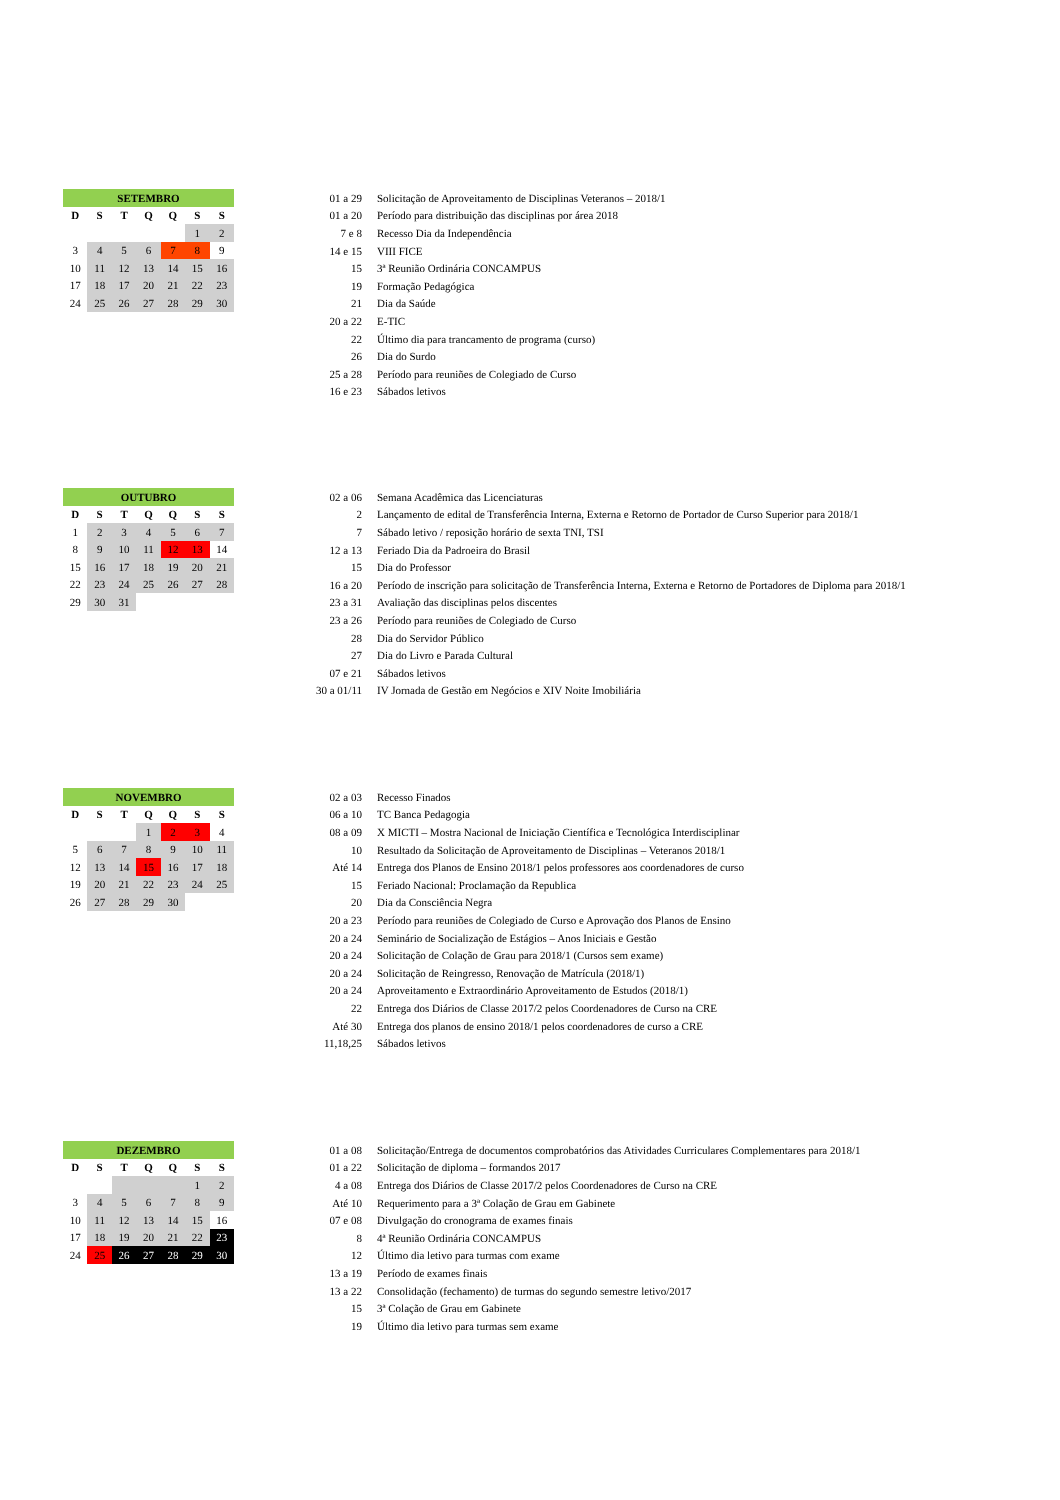| SETEMBRO | | | | | | |
| D | S | T | Q | Q | S | S |
| | | | | | 1 | 2 |
| 3 | 4 | 5 | 6 | 7 | 8 | 9 |
| 10 | 11 | 12 | 13 | 14 | 15 | 16 |
| 17 | 18 | 17 | 20 | 21 | 22 | 23 |
| 24 | 25 | 26 | 27 | 28 | 29 | 30 |
| 01 a 29 | Solicitação de Aproveitamento de Disciplinas Veteranos – 2018/1 |
| 01 a 20 | Período para distribuição das disciplinas por área 2018 |
| 7 e 8 | Recesso Dia da Independência |
| 14 e 15 | VIII FICE |
| 15 | 3ª Reunião Ordinária CONCAMPUS |
| 19 | Formação Pedagógica |
| 21 | Dia da Saúde |
| 20 a 22 | E-TIC |
| 22 | Último dia para trancamento de programa (curso) |
| 26 | Dia do Surdo |
| 25 a 28 | Período para reuniões de Colegiado de Curso |
| 16 e 23 | Sábados letivos |
| OUTUBRO | | | | | | |
| D | S | T | Q | Q | S | S |
| 1 | 2 | 3 | 4 | 5 | 6 | 7 |
| 8 | 9 | 10 | 11 | 12 | 13 | 14 |
| 15 | 16 | 17 | 18 | 19 | 20 | 21 |
| 22 | 23 | 24 | 25 | 26 | 27 | 28 |
| 29 | 30 | 31 | | | | |
| 02 a 06 | Semana Acadêmica das Licenciaturas |
| 2 | Lançamento de edital de Transferência Interna, Externa e Retorno de Portador de Curso Superior para 2018/1 |
| 7 | Sábado letivo / reposição horário de sexta TNI, TSI |
| 12 a 13 | Feriado Dia da Padroeira do Brasil |
| 15 | Dia do Professor |
| 16 a 20 | Período de inscrição para solicitação de Transferência Interna, Externa e Retorno de Portadores de Diploma para 2018/1 |
| 23 a 31 | Avaliação das disciplinas pelos discentes |
| 23 a 26 | Período para reuniões de Colegiado de Curso |
| 28 | Dia do Servidor Público |
| 27 | Dia do Livro e Parada Cultural |
| 07 e 21 | Sábados letivos |
| 30 a 01/11 | IV Jornada de Gestão em Negócios e XIV Noite Imobiliária |
| NOVEMBRO | | | | | | |
| D | S | T | Q | Q | S | S |
| | | | 1 | 2 | 3 | 4 |
| 5 | 6 | 7 | 8 | 9 | 10 | 11 |
| 12 | 13 | 14 | 15 | 16 | 17 | 18 |
| 19 | 20 | 21 | 22 | 23 | 24 | 25 |
| 26 | 27 | 28 | 29 | 30 | | |
| 02 a 03 | Recesso Finados |
| 06 a 10 | TC Banca Pedagogia |
| 08 a 09 | X MICTI – Mostra Nacional de Iniciação Científica e Tecnológica Interdisciplinar |
| 10 | Resultado da Solicitação de Aproveitamento de Disciplinas – Veteranos 2018/1 |
| Até 14 | Entrega dos Planos de Ensino 2018/1 pelos professores aos coordenadores de curso |
| 15 | Feriado Nacional: Proclamação da Republica |
| 20 | Dia da Consciência Negra |
| 20 a 23 | Período para reuniões de Colegiado de Curso e Aprovação dos Planos de Ensino |
| 20 a 24 | Seminário de Socialização de Estágios – Anos Iniciais e Gestão |
| 20 a 24 | Solicitação de Colação de Grau para 2018/1 (Cursos sem exame) |
| 20 a 24 | Solicitação de Reingresso, Renovação de Matrícula (2018/1) |
| 20 a 24 | Aproveitamento e Extraordinário Aproveitamento de Estudos (2018/1) |
| 22 | Entrega dos Diários de Classe 2017/2 pelos Coordenadores de Curso na CRE |
| Até 30 | Entrega dos planos de ensino 2018/1 pelos coordenadores de curso a CRE |
| 11,18,25 | Sábados letivos |
| DEZEMBRO | | | | | | |
| D | S | T | Q | Q | S | S |
| | | | | | 1 | 2 |
| 3 | 4 | 5 | 6 | 7 | 8 | 9 |
| 10 | 11 | 12 | 13 | 14 | 15 | 16 |
| 17 | 18 | 19 | 20 | 21 | 22 | 23 |
| 24 | 25 | 26 | 27 | 28 | 29 | 30 |
| 01 a 08 | Solicitação/Entrega de documentos comprobatórios das Atividades Curriculares Complementares para 2018/1 |
| 01 a 22 | Solicitação de diploma – formandos 2017 |
| 4 a 08 | Entrega dos Diários de Classe 2017/2 pelos Coordenadores de Curso na CRE |
| Até 10 | Requerimento para a 3ª Colação de Grau em Gabinete |
| 07 e 08 | Divulgação do cronograma de exames finais |
| 8 | 4ª Reunião Ordinária CONCAMPUS |
| 12 | Último dia letivo para turmas com exame |
| 13 a 19 | Período de exames finais |
| 13 a 22 | Consolidação (fechamento) de turmas do segundo semestre letivo/2017 |
| 15 | 3ª Colação de Grau em Gabinete |
| 19 | Último dia letivo para turmas sem exame |